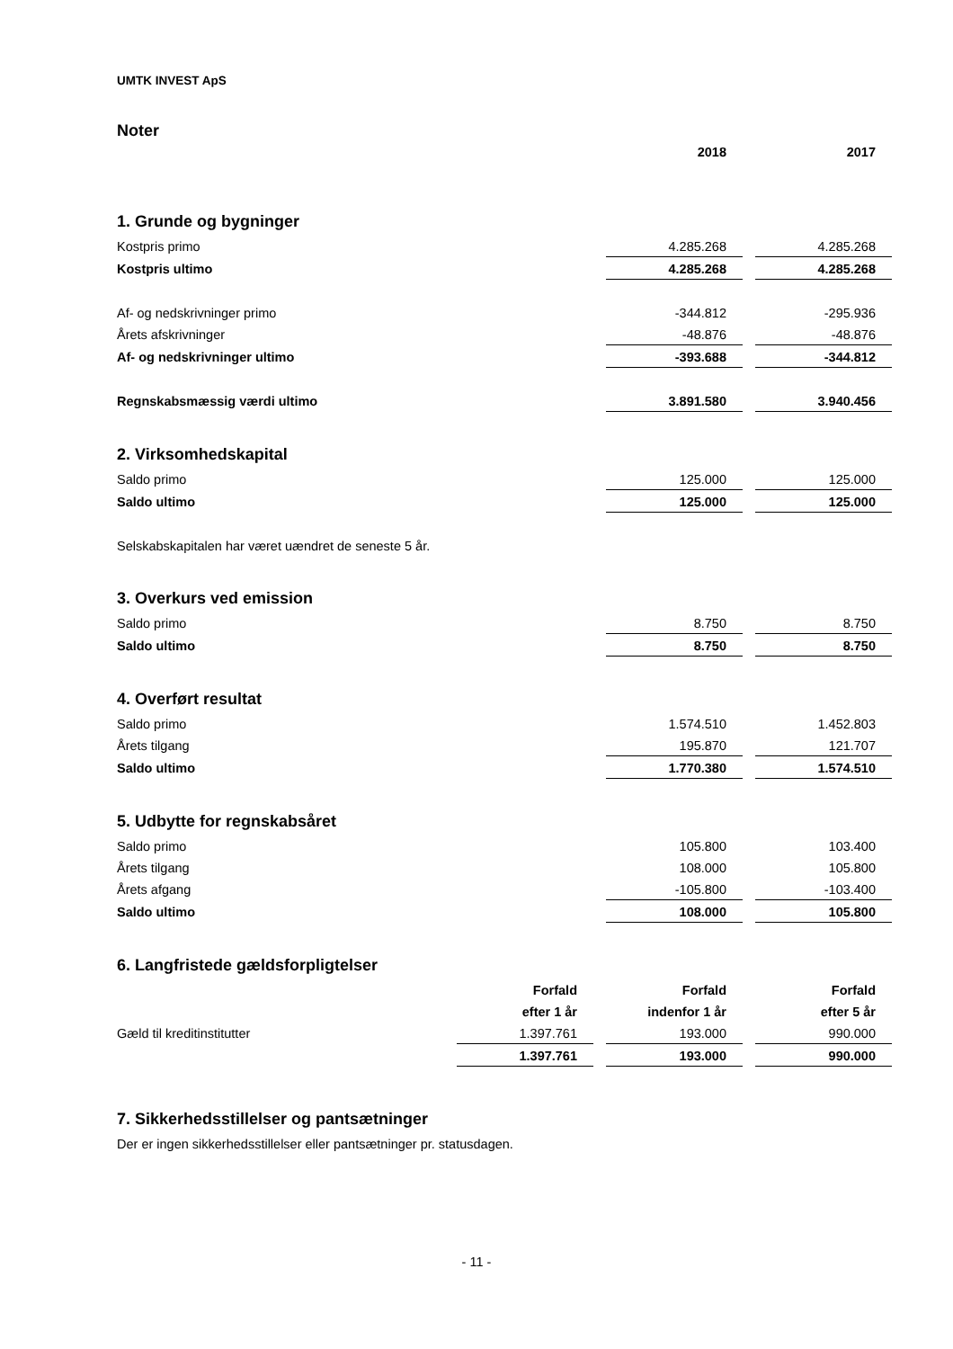UMTK INVEST ApS
Noter
| | | | 2018 | | 2017 |
| 1. Grunde og bygninger | | | | | |
| Kostpris primo | | | 4.285.268 | | 4.285.268 |
| Kostpris ultimo | | | 4.285.268 | | 4.285.268 |
| Af- og nedskrivninger primo | | | -344.812 | | -295.936 |
| Årets afskrivninger | | | -48.876 | | -48.876 |
| Af- og nedskrivninger ultimo | | | -393.688 | | -344.812 |
| Regnskabsmæssig værdi ultimo | | | 3.891.580 | | 3.940.456 |
| 2. Virksomhedskapital | | | | | |
| Saldo primo | | | 125.000 | | 125.000 |
| Saldo ultimo | | | 125.000 | | 125.000 |
| Selskabskapitalen har været uændret de seneste 5 år. | | | | | |
| 3. Overkurs ved emission | | | | | |
| Saldo primo | | | 8.750 | | 8.750 |
| Saldo ultimo | | | 8.750 | | 8.750 |
| 4. Overført resultat | | | | | |
| Saldo primo | | | 1.574.510 | | 1.452.803 |
| Årets tilgang | | | 195.870 | | 121.707 |
| Saldo ultimo | | | 1.770.380 | | 1.574.510 |
| 5. Udbytte for regnskabsåret | | | | | |
| Saldo primo | | | 105.800 | | 103.400 |
| Årets tilgang | | | 108.000 | | 105.800 |
| Årets afgang | | | -105.800 | | -103.400 |
| Saldo ultimo | | | 108.000 | | 105.800 |
| 6. Langfristede gældsforpligtelser | | | | | |
| | Forfald | | Forfald | | Forfald |
| | efter 1 år | | indenfor 1 år | | efter 5 år |
| Gæld til kreditinstitutter | 1.397.761 | | 193.000 | | 990.000 |
| | 1.397.761 | | 193.000 | | 990.000 |
| 7. Sikkerhedsstillelser og pantsætninger | | | | | |
| Der er ingen sikkerhedsstillelser eller pantsætninger pr. statusdagen. | | | | | |
- 11 -